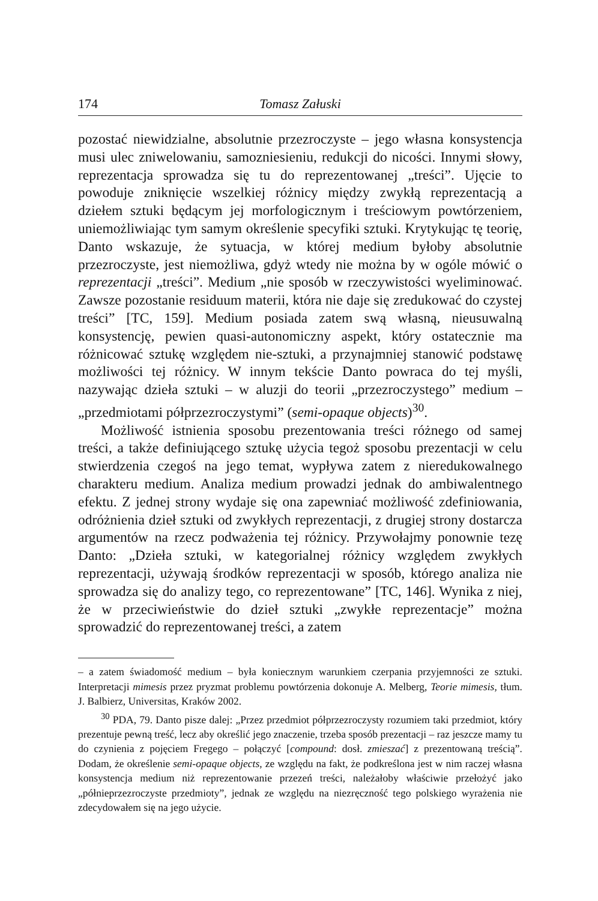174 Tomasz Załuski
pozostać niewidzialne, absolutnie przezroczyste – jego własna konsystencja musi ulec zniwelowaniu, samozniesieniu, redukcji do nicości. Innymi słowy, reprezentacja sprowadza się tu do reprezentowanej „treści”. Ujęcie to powoduje zniknięcie wszelkiej różnicy między zwykłą reprezentacją a dziełem sztuki będącym jej morfologicznym i treściowym powtórzeniem, uniemożliwiając tym samym określenie specyfiki sztuki. Krytykując tę teorię, Danto wskazuje, że sytuacja, w której medium byłoby absolutnie przezroczyste, jest niemożliwa, gdyż wtedy nie można by w ogóle mówić o reprezentacji „treści”. Medium „nie sposób w rzeczywistości wyeliminować. Zawsze pozostanie residuum materii, która nie daje się zredukować do czystej treści” [TC, 159]. Medium posiada zatem swą własną, nieusuwalną konsystencję, pewien quasi-autonomiczny aspekt, który ostatecznie ma różnicować sztukę względem nie-sztuki, a przynajmniej stanowić podstawę możliwości tej różnicy. W innym tekście Danto powraca do tej myśli, nazywając dzieła sztuki – w aluzji do teorii „przezroczystego” medium – „przedmiotami półprzezroczystymi” (semi-opaque objects)<sup>30</sup>.
Możliwość istnienia sposobu prezentowania treści różnego od samej treści, a także definiującego sztukę użycia tegoż sposobu prezentacji w celu stwierdzenia czegoś na jego temat, wypływa zatem z nieredukowalnego charakteru medium. Analiza medium prowadzi jednak do ambiwalentnego efektu. Z jednej strony wydaje się ona zapewniać możliwość zdefiniowania, odróżnienia dzieł sztuki od zwykłych reprezentacji, z drugiej strony dostarcza argumentów na rzecz podważenia tej różnicy. Przywołajmy ponownie tezę Danto: „Dzieła sztuki, w kategorialnej różnicy względem zwykłych reprezentacji, używają środków reprezentacji w sposób, którego analiza nie sprowadza się do analizy tego, co reprezentowane” [TC, 146]. Wynika z niej, że w przeciwieństwie do dzieł sztuki „zwykłe reprezentacje” można sprowadzić do reprezentowanej treści, a zatem
– a zatem świadomość medium – była koniecznym warunkiem czerpania przyjemności ze sztuki. Interpretacji mimesis przez pryzmat problemu powtórzenia dokonuje A. Melberg, Teorie mimesis, tłum. J. Balbierz, Universitas, Kraków 2002.
<sup>30</sup> PDA, 79. Danto pisze dalej: „Przez przedmiot półprzezroczysty rozumiem taki przedmiot, który prezentuje pewną treść, lecz aby określić jego znaczenie, trzeba sposób prezentacji – raz jeszcze mamy tu do czynienia z pojęciem Fregego – połączyć [compound: dosł. zmieszać] z prezentowaną treścią”. Dodam, że określenie semi-opaque objects, ze względu na fakt, że podkreślona jest w nim raczej własna konsystencja medium niż reprezentowanie przezeń treści, należałoby właściwie przełożyć jako „półnieprzezroczyste przedmioty”, jednak ze względu na niezręczność tego polskiego wyrażenia nie zdecydowałem się na jego użycie.